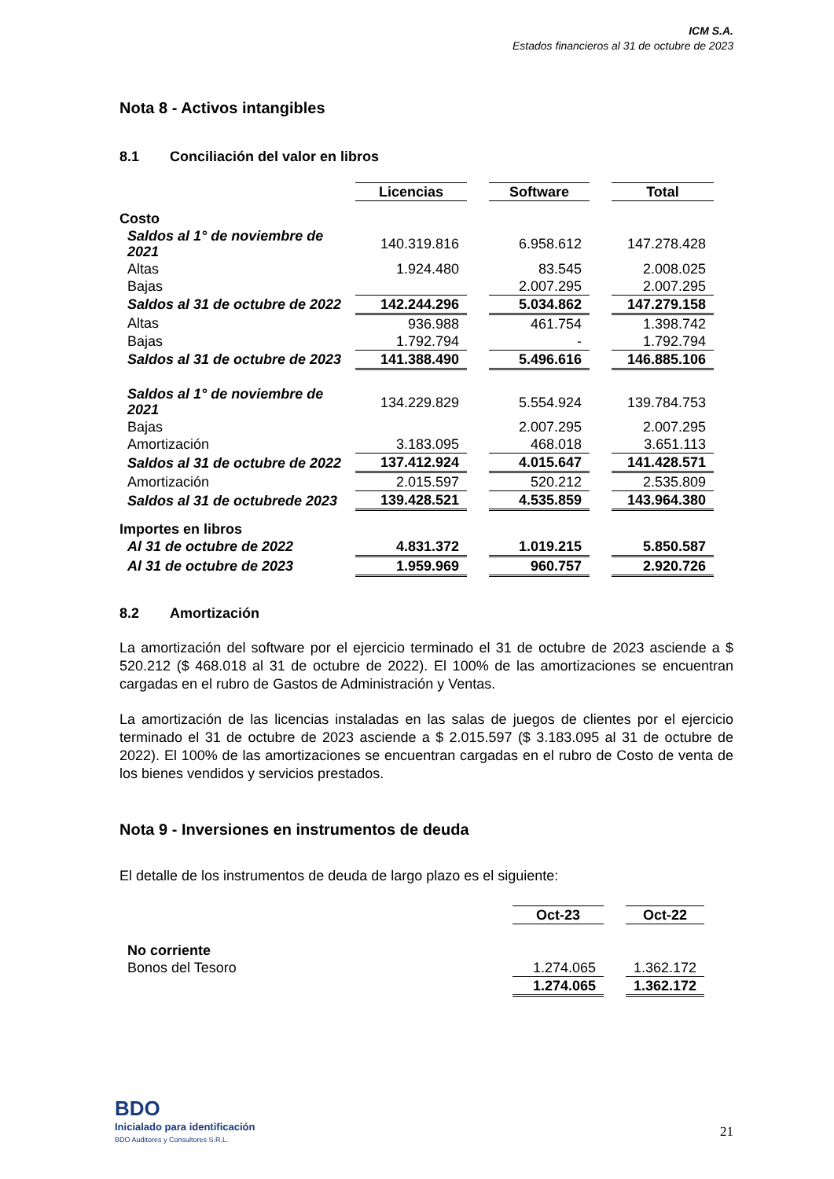ICM S.A.
Estados financieros al 31 de octubre de 2023
Nota 8 - Activos intangibles
8.1 Conciliación del valor en libros
| | Licencias | | Software | | Total |
| Costo | | | | | |
| Saldos al 1° de noviembre de 2021 | 140.319.816 | | 6.958.612 | | 147.278.428 |
| Altas | 1.924.480 | | 83.545 | | 2.008.025 |
| Bajas | | | 2.007.295 | | 2.007.295 |
| Saldos al 31 de octubre de 2022 | 142.244.296 | | 5.034.862 | | 147.279.158 |
| Altas | 936.988 | | 461.754 | | 1.398.742 |
| Bajas | 1.792.794 | | - | | 1.792.794 |
| Saldos al 31 de octubre de 2023 | 141.388.490 | | 5.496.616 | | 146.885.106 |
| Saldos al 1° de noviembre de 2021 | 134.229.829 | | 5.554.924 | | 139.784.753 |
| Bajas | | | 2.007.295 | | 2.007.295 |
| Amortización | 3.183.095 | | 468.018 | | 3.651.113 |
| Saldos al 31 de octubre de 2022 | 137.412.924 | | 4.015.647 | | 141.428.571 |
| Amortización | 2.015.597 | | 520.212 | | 2.535.809 |
| Saldos al 31 de octubrede 2023 | 139.428.521 | | 4.535.859 | | 143.964.380 |
| Importes en libros | | | | | |
| Al 31 de octubre de 2022 | 4.831.372 | | 1.019.215 | | 5.850.587 |
| Al 31 de octubre de 2023 | 1.959.969 | | 960.757 | | 2.920.726 |
8.2 Amortización
La amortización del software por el ejercicio terminado el 31 de octubre de 2023 asciende a $ 520.212 ($ 468.018 al 31 de octubre de 2022). El 100% de las amortizaciones se encuentran cargadas en el rubro de Gastos de Administración y Ventas.
La amortización de las licencias instaladas en las salas de juegos de clientes por el ejercicio terminado el 31 de octubre de 2023 asciende a $ 2.015.597 ($ 3.183.095 al 31 de octubre de 2022). El 100% de las amortizaciones se encuentran cargadas en el rubro de Costo de venta de los bienes vendidos y servicios prestados.
Nota 9 - Inversiones en instrumentos de deuda
El detalle de los instrumentos de deuda de largo plazo es el siguiente:
| | Oct-23 | | Oct-22 |
| No corriente | | | |
| Bonos del Tesoro | 1.274.065 | | 1.362.172 |
| | 1.274.065 | | 1.362.172 |
BDO
Inicialado para identificación
BDO Auditores y Consultores S.R.L.
21